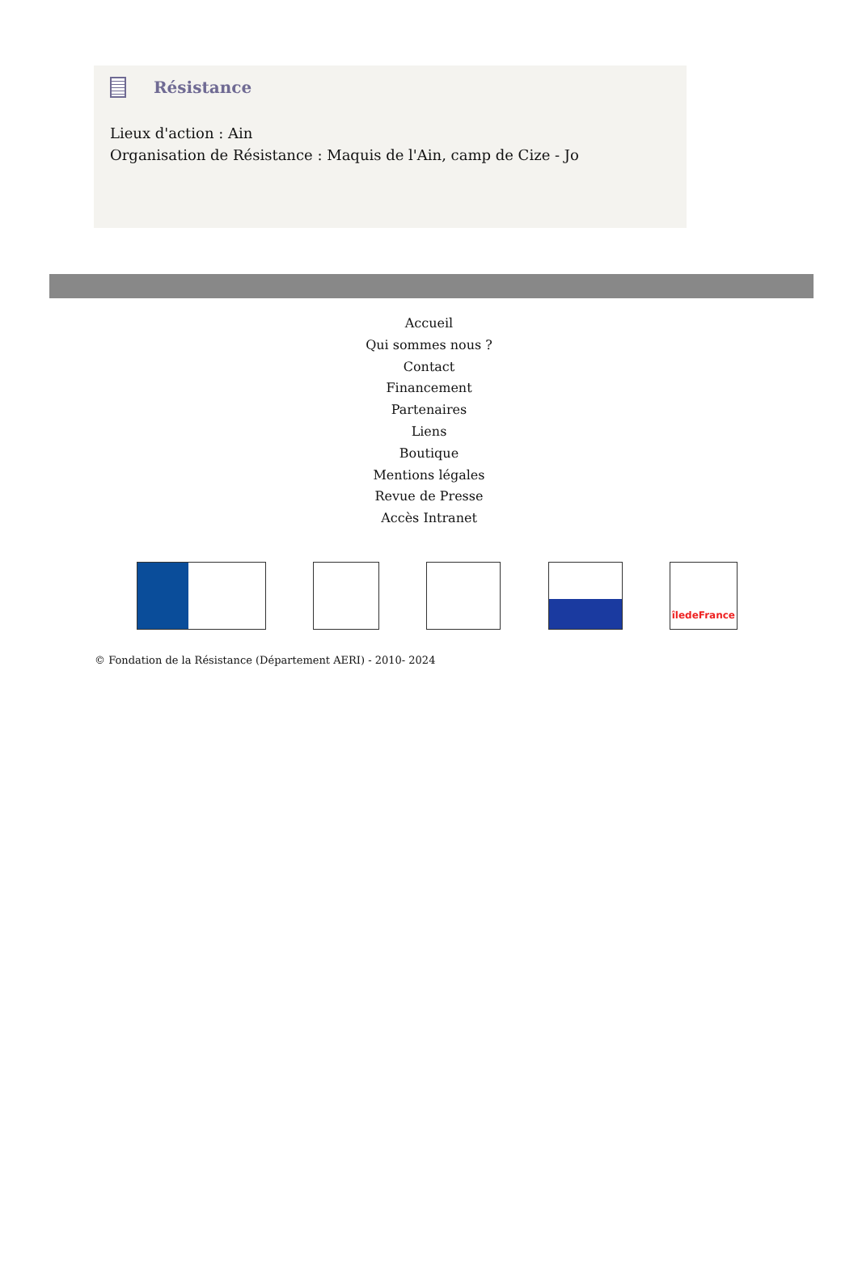Résistance
Lieux d'action : Ain
Organisation de Résistance : Maquis de l'Ain, camp de Cize - Jo
Accueil
Qui sommes nous ?
Contact
Financement
Partenaires
Liens
Boutique
Mentions légales
Revue de Presse
Accès Intranet
îledeFrance
© Fondation de la Résistance (Département AERI) - 2010- 2024